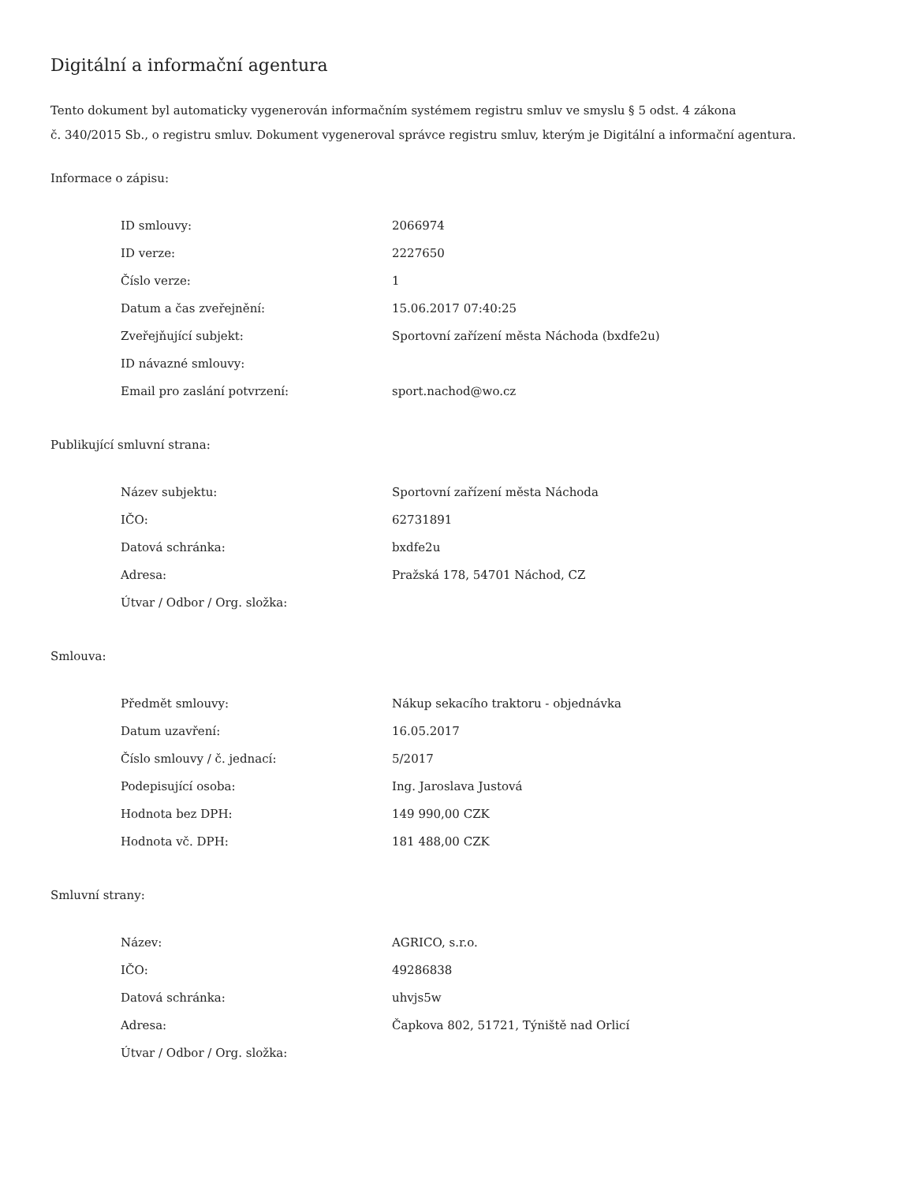Digitální a informační agentura
Tento dokument byl automaticky vygenerován informačním systémem registru smluv ve smyslu § 5 odst. 4 zákona
č. 340/2015 Sb., o registru smluv. Dokument vygeneroval správce registru smluv, kterým je Digitální a informační agentura.
Informace o zápisu:
| ID smlouvy: | 2066974 |
| ID verze: | 2227650 |
| Číslo verze: | 1 |
| Datum a čas zveřejnění: | 15.06.2017 07:40:25 |
| Zveřejňující subjekt: | Sportovní zařízení města Náchoda (bxdfe2u) |
| ID návazné smlouvy: | |
| Email pro zaslání potvrzení: | sport.nachod@wo.cz |
Publikující smluvní strana:
| Název subjektu: | Sportovní zařízení města Náchoda |
| IČO: | 62731891 |
| Datová schránka: | bxdfe2u |
| Adresa: | Pražská 178, 54701 Náchod, CZ |
| Útvar / Odbor / Org. složka: | |
Smlouva:
| Předmět smlouvy: | Nákup sekacího traktoru - objednávka |
| Datum uzavření: | 16.05.2017 |
| Číslo smlouvy / č. jednací: | 5/2017 |
| Podepisující osoba: | Ing. Jaroslava Justová |
| Hodnota bez DPH: | 149 990,00 CZK |
| Hodnota vč. DPH: | 181 488,00 CZK |
Smluvní strany:
| Název: | AGRICO, s.r.o. |
| IČO: | 49286838 |
| Datová schránka: | uhvjs5w |
| Adresa: | Čapkova 802, 51721, Týniště nad Orlicí |
| Útvar / Odbor / Org. složka: | |